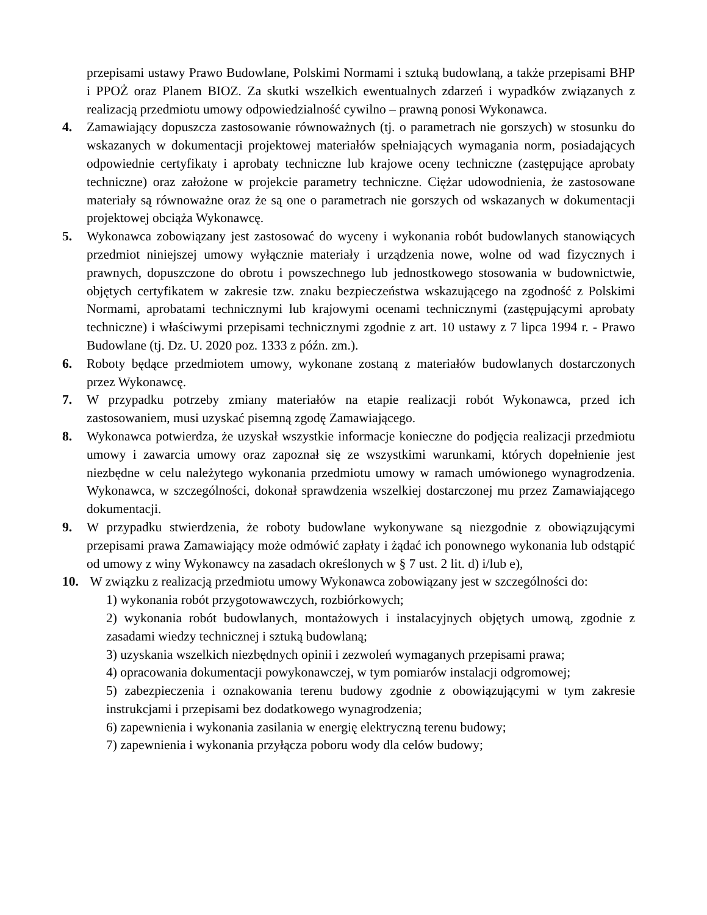przepisami ustawy Prawo Budowlane, Polskimi Normami i sztuką budowlaną, a także przepisami BHP i PPOŻ oraz Planem BIOZ. Za skutki wszelkich ewentualnych zdarzeń i wypadków związanych z realizacją przedmiotu umowy odpowiedzialność cywilno – prawną ponosi Wykonawca.
4. Zamawiający dopuszcza zastosowanie równoważnych (tj. o parametrach nie gorszych) w stosunku do wskazanych w dokumentacji projektowej materiałów spełniających wymagania norm, posiadających odpowiednie certyfikaty i aprobaty techniczne lub krajowe oceny techniczne (zastępujące aprobaty techniczne) oraz założone w projekcie parametry techniczne. Ciężar udowodnienia, że zastosowane materiały są równoważne oraz że są one o parametrach nie gorszych od wskazanych w dokumentacji projektowej obciąża Wykonawcę.
5. Wykonawca zobowiązany jest zastosować do wyceny i wykonania robót budowlanych stanowiących przedmiot niniejszej umowy wyłącznie materiały i urządzenia nowe, wolne od wad fizycznych i prawnych, dopuszczone do obrotu i powszechnego lub jednostkowego stosowania w budownictwie, objętych certyfikatem w zakresie tzw. znaku bezpieczeństwa wskazującego na zgodność z Polskimi Normami, aprobatami technicznymi lub krajowymi ocenami technicznymi (zastępującymi aprobaty techniczne) i właściwymi przepisami technicznymi zgodnie z art. 10 ustawy z 7 lipca 1994 r. - Prawo Budowlane (tj. Dz. U. 2020 poz. 1333 z późn. zm.).
6. Roboty będące przedmiotem umowy, wykonane zostaną z materiałów budowlanych dostarczonych przez Wykonawcę.
7. W przypadku potrzeby zmiany materiałów na etapie realizacji robót Wykonawca, przed ich zastosowaniem, musi uzyskać pisemną zgodę Zamawiającego.
8. Wykonawca potwierdza, że uzyskał wszystkie informacje konieczne do podjęcia realizacji przedmiotu umowy i zawarcia umowy oraz zapoznał się ze wszystkimi warunkami, których dopełnienie jest niezbędne w celu należytego wykonania przedmiotu umowy w ramach umówionego wynagrodzenia. Wykonawca, w szczególności, dokonał sprawdzenia wszelkiej dostarczonej mu przez Zamawiającego dokumentacji.
9. W przypadku stwierdzenia, że roboty budowlane wykonywane są niezgodnie z obowiązującymi przepisami prawa Zamawiający może odmówić zapłaty i żądać ich ponownego wykonania lub odstąpić od umowy z winy Wykonawcy na zasadach określonych w § 7 ust. 2 lit. d) i/lub e),
10. W związku z realizacją przedmiotu umowy Wykonawca zobowiązany jest w szczególności do:
1) wykonania robót przygotowawczych, rozbiórkowych;
2) wykonania robót budowlanych, montażowych i instalacyjnych objętych umową, zgodnie z zasadami wiedzy technicznej i sztuką budowlaną;
3) uzyskania wszelkich niezbędnych opinii i zezwoleń wymaganych przepisami prawa;
4) opracowania dokumentacji powykonawczej, w tym pomiarów instalacji odgromowej;
5) zabezpieczenia i oznakowania terenu budowy zgodnie z obowiązującymi w tym zakresie instrukcjami i przepisami bez dodatkowego wynagrodzenia;
6) zapewnienia i wykonania zasilania w energię elektryczną terenu budowy;
7) zapewnienia i wykonania przyłącza poboru wody dla celów budowy;